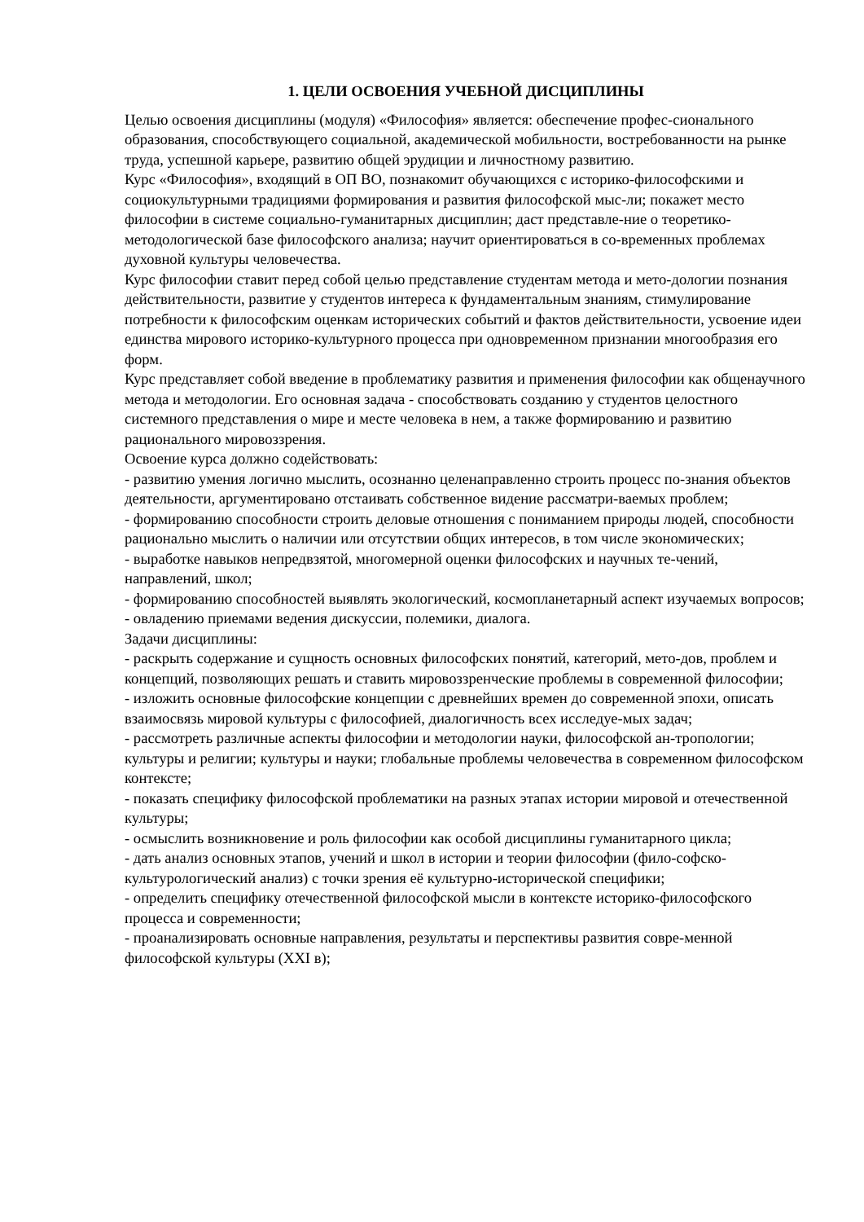1. ЦЕЛИ ОСВОЕНИЯ УЧЕБНОЙ ДИСЦИПЛИНЫ
Целью освоения дисциплины (модуля) «Философия» является: обеспечение профес-сионального образования, способствующего социальной, академической мобильности, востребованности на рынке труда, успешной карьере, развитию общей эрудиции и личностному развитию.
Курс «Философия», входящий в ОП ВО, познакомит обучающихся с историко-философскими и социокультурными традициями формирования и развития философской мыс-ли; покажет место философии в системе социально-гуманитарных дисциплин; даст представле-ние о теоретико-методологической базе философского анализа; научит ориентироваться в со-временных проблемах духовной культуры человечества.
Курс философии ставит перед собой целью представление студентам метода и мето-дологии познания действительности, развитие у студентов интереса к фундаментальным знаниям, стимулирование потребности к философским оценкам исторических событий и фактов действительности, усвоение идеи единства мирового историко-культурного процесса при одновременном признании многообразия его форм.
Курс представляет собой введение в проблематику развития и применения философии как общенаучного метода и методологии. Его основная задача - способствовать созданию у студентов целостного системного представления о мире и месте человека в нем, а также формированию и развитию рационального мировоззрения.
Освоение курса должно содействовать:
- развитию умения логично мыслить, осознанно целенаправленно строить процесс по-знания объектов деятельности, аргументировано отстаивать собственное видение рассматри-ваемых проблем;
- формированию способности строить деловые отношения с пониманием природы людей, способности рационально мыслить о наличии или отсутствии общих интересов, в том числе экономических;
- выработке навыков непредвзятой, многомерной оценки философских и научных те-чений, направлений, школ;
- формированию способностей выявлять экологический, космопланетарный аспект изучаемых вопросов;
- овладению приемами ведения дискуссии, полемики, диалога.
Задачи дисциплины:
- раскрыть содержание и сущность основных философских понятий, категорий, мето-дов, проблем и концепций, позволяющих решать и ставить мировоззренческие проблемы в современной философии;
- изложить основные философские концепции с древнейших времен до современной эпохи, описать взаимосвязь мировой культуры с философией, диалогичность всех исследуе-мых задач;
- рассмотреть различные аспекты философии и методологии науки, философской ан-тропологии; культуры и религии; культуры и науки; глобальные проблемы человечества в современном философском контексте;
- показать специфику философской проблематики на разных этапах истории мировой и отечественной культуры;
- осмыслить возникновение и роль философии как особой дисциплины гуманитарного цикла;
- дать анализ основных этапов, учений и школ в истории и теории философии (фило-софско-культурологический анализ) с точки зрения её культурно-исторической специфики;
- определить специфику отечественной философской мысли в контексте историко-философского процесса и современности;
- проанализировать основные направления, результаты и перспективы развития совре-менной философской культуры (XXI в);